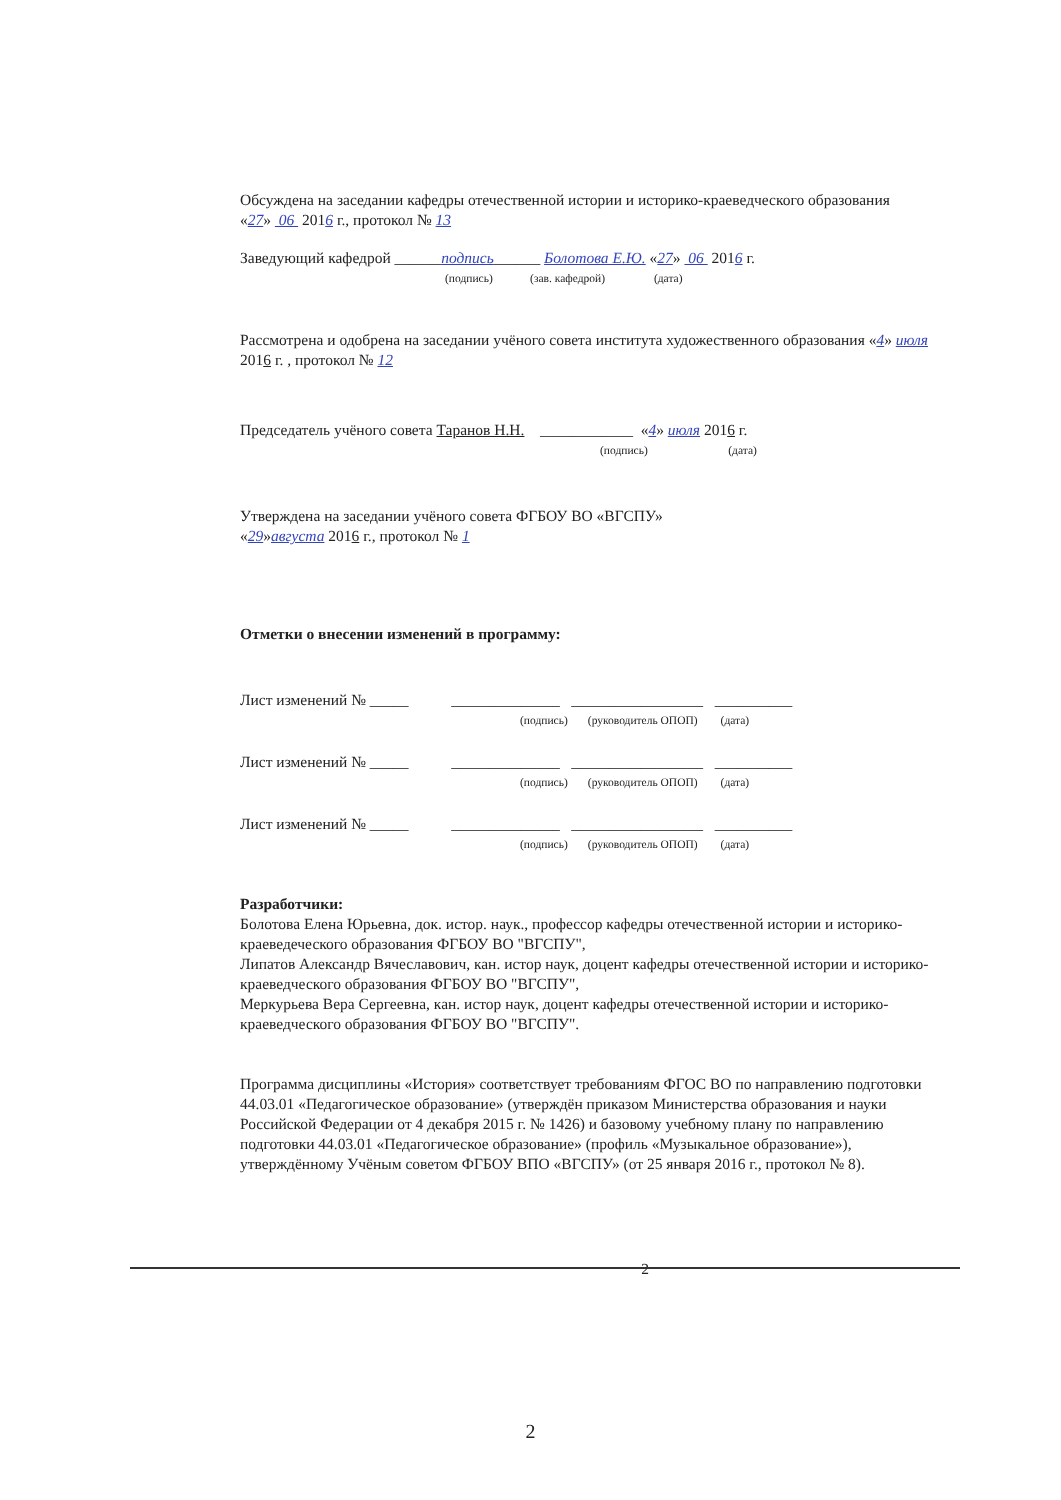Обсуждена на заседании кафедры отечественной истории и историко-краеведческого образования
«27» 06 2016 г., протокол № 13
Заведующий кафедрой ______подпись______ Болотова Е.Ю. «27» 06 2016 г.
(подпись) (зав. кафедрой) (дата)
Рассмотрена и одобрена на заседании учёного совета института художественного образования «4» июля 2016 г. , протокол № 12
Председатель учёного совета Таранов Н.Н. ____________ «4» июля 2016 г.
(подпись) (дата)
Утверждена на заседании учёного совета ФГБОУ ВО «ВГСПУ»
«29»августа 2016 г., протокол № 1
Отметки о внесении изменений в программу:
Лист изменений № _____ ______________ _________________ __________
(подпись) (руководитель ОПОП) (дата)
Лист изменений № _____ ______________ _________________ __________
(подпись) (руководитель ОПОП) (дата)
Лист изменений № _____ ______________ _________________ __________
(подпись) (руководитель ОПОП) (дата)
Разработчики:
Болотова Елена Юрьевна, док. истор. наук., профессор кафедры отечественной истории и историко-краеведеческого образования ФГБОУ ВО "ВГСПУ",
Липатов Александр Вячеславович, кан. истор наук, доцент кафедры отечественной истории и историко-краеведческого образования ФГБОУ ВО "ВГСПУ",
Меркурьева Вера Сергеевна, кан. истор наук, доцент кафедры отечественной истории и историко-краеведческого образования ФГБОУ ВО "ВГСПУ".
Программа дисциплины «История» соответствует требованиям ФГОС ВО по направлению подготовки 44.03.01 «Педагогическое образование» (утверждён приказом Министерства образования и науки Российской Федерации от 4 декабря 2015 г. № 1426) и базовому учебному плану по направлению подготовки 44.03.01 «Педагогическое образование» (профиль «Музыкальное образование»), утверждённому Учёным советом ФГБОУ ВПО «ВГСПУ» (от 25 января 2016 г., протокол № 8).
2
2